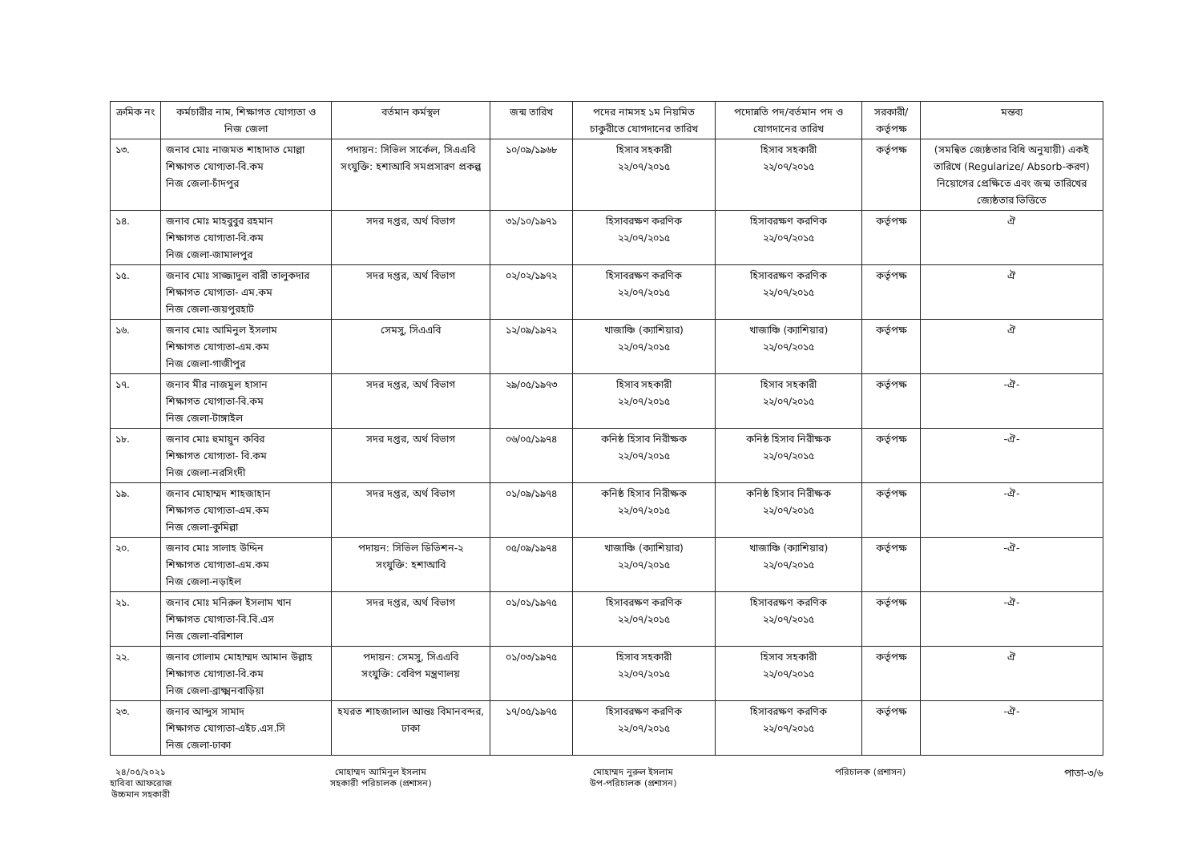| ক্রমিক নং | কর্মচারীর নাম, শিক্ষাগত যোগ্যতা ও নিজ জেলা | বর্তমান কর্মস্থল | জন্ম তারিখ | পদের নামসহ ১ম নিয়মিত চাকুরীতে যোগদানের তারিখ | পদোন্নতি পদ/বর্তমান পদ ও যোগদানের তারিখ | সরকারী/ কর্তৃপক্ষ | মন্তব্য |
| --- | --- | --- | --- | --- | --- | --- | --- |
| ১৩. | জনাব মোঃ নাজমত শাহাদাত মোল্লা শিক্ষাগত যোগ্যতা-বি.কম নিজ জেলা-চাঁদপুর | পদায়ন: সিভিল সার্কেল, সিএএবি সংযুক্তি: হশাআবি সমপ্রসারণ প্রকল্প | ১০/০৯/১৯৬৮ | হিসাব সহকারী ২২/০৭/২০১৫ | হিসাব সহকারী ২২/০৭/২০১৫ | কর্তৃপক্ষ | (সমন্বিত জ্যেষ্ঠতার বিধি অনুযায়ী) একই তারিখে (Regularize/ Absorb-করণ) নিয়োগের প্রেক্ষিতে এবং জন্ম তারিখের জ্যেষ্ঠতার ভিত্তিতে |
| ১৪. | জনাব মোঃ মাহবুবুর রহমান শিক্ষাগত যোগ্যতা-বি.কম নিজ জেলা-জামালপুর | সদর দপ্তর, অর্থ বিভাগ | ৩১/১০/১৯৭১ | হিসাবরক্ষণ করণিক ২২/০৭/২০১৫ | হিসাবরক্ষণ করণিক ২২/০৭/২০১৫ | কর্তৃপক্ষ | ঐ |
| ১৫. | জনাব মোঃ সাজ্জাদুল বারী তালুকদার শিক্ষাগত যোগ্যতা- এম.কম নিজ জেলা-জয়পুরহাট | সদর দপ্তর, অর্থ বিভাগ | ০২/০২/১৯৭২ | হিসাবরক্ষণ করণিক ২২/০৭/২০১৫ | হিসাবরক্ষণ করণিক ২২/০৭/২০১৫ | কর্তৃপক্ষ | ঐ |
| ১৬. | জনাব মোঃ আমিনুল ইসলাম শিক্ষাগত যোগ্যতা-এম.কম নিজ জেলা-গাজীপুর | সেমসু, সিএএবি | ১২/০৯/১৯৭২ | খাজাঞ্চি (ক্যাশিয়ার) ২২/০৭/২০১৫ | খাজাঞ্চি (ক্যাশিয়ার) ২২/০৭/২০১৫ | কর্তৃপক্ষ | ঐ |
| ১৭. | জনাব মীর নাজমুল হাসান শিক্ষাগত যোগ্যতা-বি.কম নিজ জেলা-টাঙ্গাইল | সদর দপ্তর, অর্থ বিভাগ | ২৯/০৫/১৯৭৩ | হিসাব সহকারী ২২/০৭/২০১৫ | হিসাব সহকারী ২২/০৭/২০১৫ | কর্তৃপক্ষ | -ঐ- |
| ১৮. | জনাব মোঃ হুমায়ুন কবির শিক্ষাগত যোগ্যতা- বি.কম নিজ জেলা-নরসিংদী | সদর দপ্তর, অর্থ বিভাগ | ০৬/০৫/১৯৭৪ | কনিষ্ঠ হিসাব নিরীক্ষক ২২/০৭/২০১৫ | কনিষ্ঠ হিসাব নিরীক্ষক ২২/০৭/২০১৫ | কর্তৃপক্ষ | -ঐ- |
| ১৯. | জনাব মোহাম্মদ শাহজাহান শিক্ষাগত যোগ্যতা-এম.কম নিজ জেলা-কুমিল্লা | সদর দপ্তর, অর্থ বিভাগ | ০১/০৯/১৯৭৪ | কনিষ্ঠ হিসাব নিরীক্ষক ২২/০৭/২০১৫ | কনিষ্ঠ হিসাব নিরীক্ষক ২২/০৭/২০১৫ | কর্তৃপক্ষ | -ঐ- |
| ২০. | জনাব মোঃ সালাহ উদ্দিন শিক্ষাগত যোগ্যতা-এম.কম নিজ জেলা-নড়াইল | পদায়ন: সিভিল ডিভিশন-২ সংযুক্তি: হশাআবি | ০৫/০৯/১৯৭৪ | খাজাঞ্চি (ক্যাশিয়ার) ২২/০৭/২০১৫ | খাজাঞ্চি (ক্যাশিয়ার) ২২/০৭/২০১৫ | কর্তৃপক্ষ | -ঐ- |
| ২১. | জনাব মোঃ মনিরুল ইসলাম খান শিক্ষাগত যোগ্যতা-বি.বি.এস নিজ জেলা-বরিশাল | সদর দপ্তর, অর্থ বিভাগ | ০১/০১/১৯৭৫ | হিসাবরক্ষণ করণিক ২২/০৭/২০১৫ | হিসাবরক্ষণ করণিক ২২/০৭/২০১৫ | কর্তৃপক্ষ | -ঐ- |
| ২২. | জনাব গোলাম মোহাম্মদ আমান উল্লাহ শিক্ষাগত যোগ্যতা-বি.কম নিজ জেলা-ব্রাক্ষ্মনবাড়িয়া | পদায়ন: সেমসু, সিএএবি সংযুক্তি: বেবিপ মন্ত্রণালয় | ০১/০৩/১৯৭৫ | হিসাব সহকারী ২২/০৭/২০১৫ | হিসাব সহকারী ২২/০৭/২০১৫ | কর্তৃপক্ষ | ঐ |
| ২৩. | জনাব আব্দুস সামাদ শিক্ষাগত যোগ্যতা-এইচ.এস.সি নিজ জেলা-ঢাকা | হযরত শাহজালাল আন্তঃ বিমানবন্দর, ঢাকা | ১৭/০৫/১৯৭৫ | হিসাবরক্ষণ করণিক ২২/০৭/২০১৫ | হিসাবরক্ষণ করণিক ২২/০৭/২০১৫ | কর্তৃপক্ষ | -ঐ- |
২৪/০৫/২০২১
হাবিবা আফরোজ
উচ্চমান সহকারী
মোহাম্মদ আমিনুল ইসলাম
সহকারী পরিচালক (প্রশাসন)
মোহাম্মদ নুরুল ইসলাম
উপ-পরিচালক (প্রশাসন)
পরিচালক (প্রশাসন)
পাতা-৩/৬